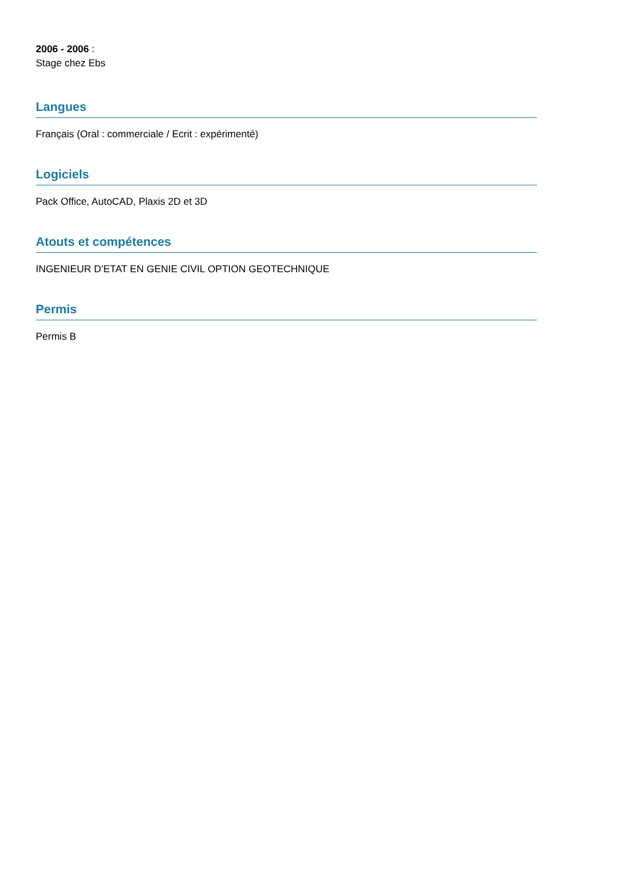2006 - 2006 :
Stage chez Ebs
Langues
Français (Oral : commerciale / Ecrit : expérimenté)
Logiciels
Pack Office, AutoCAD, Plaxis 2D et 3D
Atouts et compétences
INGENIEUR D’ETAT EN GENIE CIVIL OPTION GEOTECHNIQUE
Permis
Permis B